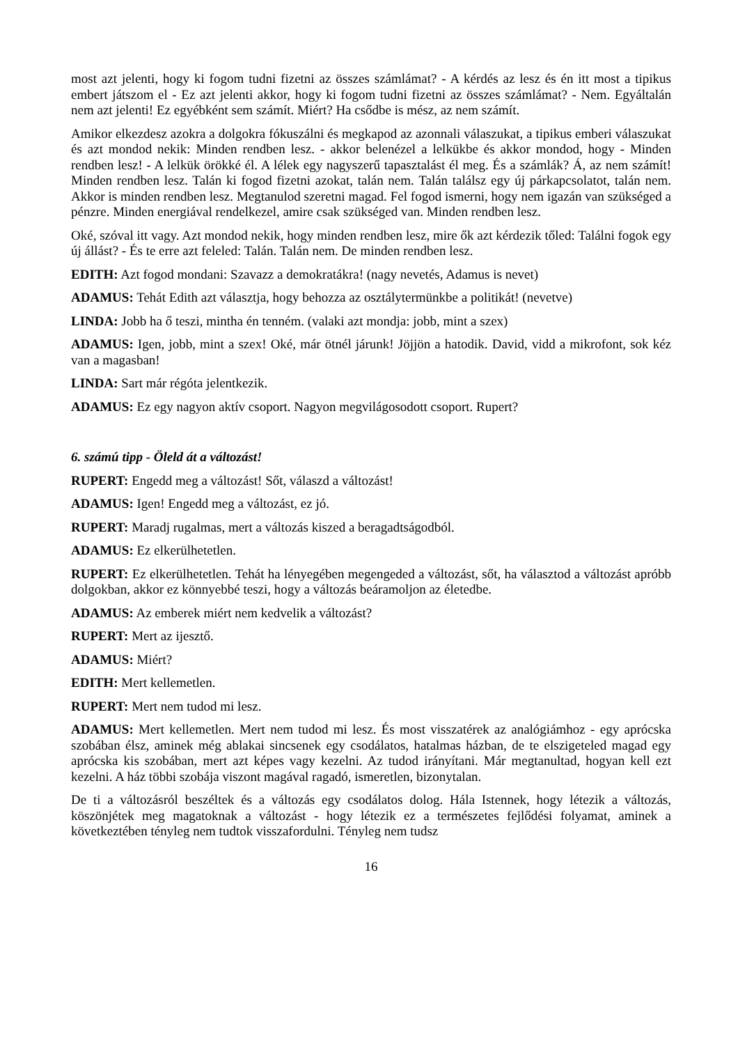most azt jelenti, hogy ki fogom tudni fizetni az összes számlámat? - A kérdés az lesz és én itt most a tipikus embert játszom el - Ez azt jelenti akkor, hogy ki fogom tudni fizetni az összes számlámat? - Nem. Egyáltalán nem azt jelenti! Ez egyébként sem számít. Miért? Ha csődbe is mész, az nem számít.
Amikor elkezdesz azokra a dolgokra fókuszálni és megkapod az azonnali válaszukat, a tipikus emberi válaszukat és azt mondod nekik: Minden rendben lesz. - akkor belenézel a lelkükbe és akkor mondod, hogy - Minden rendben lesz! - A lelkük örökké él. A lélek egy nagyszerű tapasztalást él meg. És a számlák? Á, az nem számít! Minden rendben lesz. Talán ki fogod fizetni azokat, talán nem. Talán találsz egy új párkapcsolatot, talán nem. Akkor is minden rendben lesz. Megtanulod szeretni magad. Fel fogod ismerni, hogy nem igazán van szükséged a pénzre. Minden energiával rendelkezel, amire csak szükséged van. Minden rendben lesz.
Oké, szóval itt vagy. Azt mondod nekik, hogy minden rendben lesz, mire ők azt kérdezik tőled: Találni fogok egy új állást? - És te erre azt feleled: Talán. Talán nem. De minden rendben lesz.
EDITH: Azt fogod mondani: Szavazz a demokratákra! (nagy nevetés, Adamus is nevet)
ADAMUS: Tehát Edith azt választja, hogy behozza az osztálytermünkbe a politikát! (nevetve)
LINDA: Jobb ha ő teszi, mintha én tenném. (valaki azt mondja: jobb, mint a szex)
ADAMUS: Igen, jobb, mint a szex! Oké, már ötnél járunk! Jöjjön a hatodik. David, vidd a mikrofont, sok kéz van a magasban!
LINDA: Sart már régóta jelentkezik.
ADAMUS: Ez egy nagyon aktív csoport. Nagyon megvilágosodott csoport. Rupert?
6. számú tipp - Öleld át a változást!
RUPERT: Engedd meg a változást! Sőt, válaszd a változást!
ADAMUS: Igen! Engedd meg a változást, ez jó.
RUPERT: Maradj rugalmas, mert a változás kiszed a beragadtságodból.
ADAMUS: Ez elkerülhetetlen.
RUPERT: Ez elkerülhetetlen. Tehát ha lényegében megengeded a változást, sőt, ha választod a változást apróbb dolgokban, akkor ez könnyebbé teszi, hogy a változás beáramoljon az életedbe.
ADAMUS: Az emberek miért nem kedvelik a változást?
RUPERT: Mert az ijesztő.
ADAMUS: Miért?
EDITH: Mert kellemetlen.
RUPERT: Mert nem tudod mi lesz.
ADAMUS: Mert kellemetlen. Mert nem tudod mi lesz. És most visszatérek az analógiámhoz - egy aprócska szobában élsz, aminek még ablakai sincsenek egy csodálatos, hatalmas házban, de te elszigeteled magad egy aprócska kis szobában, mert azt képes vagy kezelni. Az tudod irányítani. Már megtanultad, hogyan kell ezt kezelni. A ház többi szobája viszont magával ragadó, ismeretlen, bizonytalan.
De ti a változásról beszéltek és a változás egy csodálatos dolog. Hála Istennek, hogy létezik a változás, köszönjétek meg magatoknak a változást - hogy létezik ez a természetes fejlődési folyamat, aminek a következtében tényleg nem tudtok visszafordulni. Tényleg nem tudsz
16